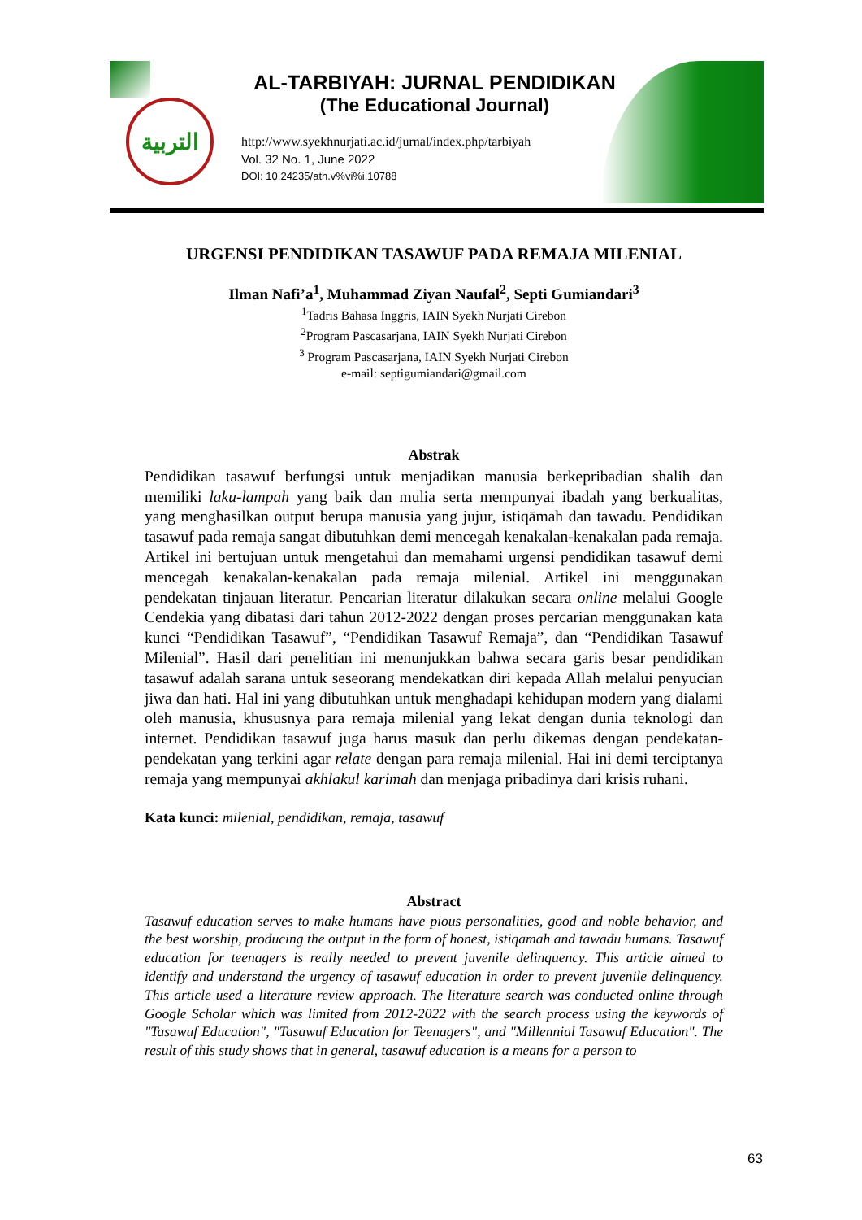التربية
AL-TARBIYAH: JURNAL PENDIDIKAN
(The Educational Journal)
http://www.syekhnurjati.ac.id/jurnal/index.php/tarbiyah
Vol. 32 No. 1, June 2022
DOI: 10.24235/ath.v%vi%i.10788
URGENSI PENDIDIKAN TASAWUF PADA REMAJA MILENIAL
Ilman Nafi’a<sup>1</sup>, Muhammad Ziyan Naufal<sup>2</sup>, Septi Gumiandari<sup>3</sup>
<sup>1</sup> Tadris Bahasa Inggris, IAIN Syekh Nurjati Cirebon
<sup>2</sup> Program Pascasarjana, IAIN Syekh Nurjati Cirebon
<sup>3</sup> Program Pascasarjana, IAIN Syekh Nurjati Cirebon
e-mail: septigumiandari@gmail.com
Abstrak
Pendidikan tasawuf berfungsi untuk menjadikan manusia berkepribadian shalih dan memiliki laku-lampah yang baik dan mulia serta mempunyai ibadah yang berkualitas, yang menghasilkan output berupa manusia yang jujur, istiqāmah dan tawadu. Pendidikan tasawuf pada remaja sangat dibutuhkan demi mencegah kenakalan-kenakalan pada remaja. Artikel ini bertujuan untuk mengetahui dan memahami urgensi pendidikan tasawuf demi mencegah kenakalan-kenakalan pada remaja milenial. Artikel ini menggunakan pendekatan tinjauan literatur. Pencarian literatur dilakukan secara online melalui Google Cendekia yang dibatasi dari tahun 2012-2022 dengan proses percarian menggunakan kata kunci “Pendidikan Tasawuf”, “Pendidikan Tasawuf Remaja”, dan “Pendidikan Tasawuf Milenial”. Hasil dari penelitian ini menunjukkan bahwa secara garis besar pendidikan tasawuf adalah sarana untuk seseorang mendekatkan diri kepada Allah melalui penyucian jiwa dan hati. Hal ini yang dibutuhkan untuk menghadapi kehidupan modern yang dialami oleh manusia, khususnya para remaja milenial yang lekat dengan dunia teknologi dan internet. Pendidikan tasawuf juga harus masuk dan perlu dikemas dengan pendekatan-pendekatan yang terkini agar relate dengan para remaja milenial. Hai ini demi terciptanya remaja yang mempunyai akhlakul karimah dan menjaga pribadinya dari krisis ruhani.
Kata kunci: milenial, pendidikan, remaja, tasawuf
Abstract
Tasawuf education serves to make humans have pious personalities, good and noble behavior, and the best worship, producing the output in the form of honest, istiqāmah and tawadu humans. Tasawuf education for teenagers is really needed to prevent juvenile delinquency. This article aimed to identify and understand the urgency of tasawuf education in order to prevent juvenile delinquency. This article used a literature review approach. The literature search was conducted online through Google Scholar which was limited from 2012-2022 with the search process using the keywords of "Tasawuf Education", "Tasawuf Education for Teenagers", and "Millennial Tasawuf Education". The result of this study shows that in general, tasawuf education is a means for a person to
63